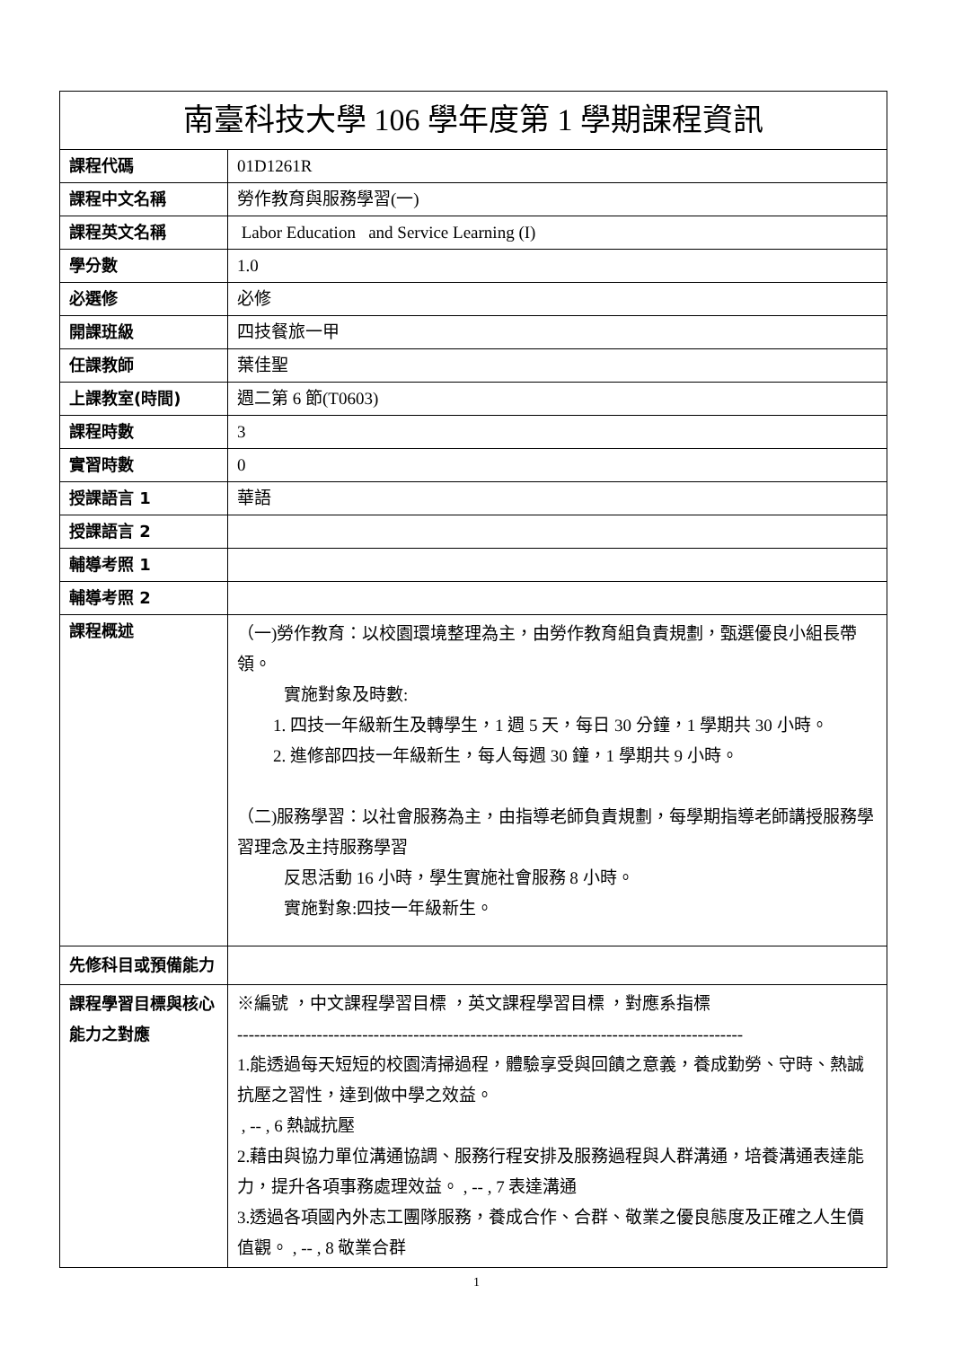| 南臺科技大學 106 學年度第 1 學期課程資訊 | |
| --- | --- |
| 課程代碼 | 01D1261R |
| 課程中文名稱 | 勞作教育與服務學習(一) |
| 課程英文名稱 | Labor Education and Service Learning (I) |
| 學分數 | 1.0 |
| 必選修 | 必修 |
| 開課班級 | 四技餐旅一甲 |
| 任課教師 | 葉佳聖 |
| 上課教室(時間) | 週二第 6 節(T0603) |
| 課程時數 | 3 |
| 實習時數 | 0 |
| 授課語言 1 | 華語 |
| 授課語言 2 | |
| 輔導考照 1 | |
| 輔導考照 2 | |
| 課程概述 | （一)勞作教育：以校園環境整理為主，由勞作教育組負責規劃，甄選優良小組長帶領。 實施對象及時數: 1. 四技一年級新生及轉學生，1 週 5 天，每日 30 分鐘，1 學期共 30 小時。 2. 進修部四技一年級新生，每人每週 30 鐘，1 學期共 9 小時。 （二)服務學習：以社會服務為主，由指導老師負責規劃，每學期指導老師講授服務學習理念及主持服務學習 反思活動 16 小時，學生實施社會服務 8 小時。 實施對象:四技一年級新生。 |
| 先修科目或預備能力 | |
| 課程學習目標與核心能力之對應 | ※編號 ，中文課程學習目標 ，英文課程學習目標 ，對應系指標 ----------------------------------------------------------------------------------------- 1.能透過每天短短的校園清掃過程，體驗享受與回饋之意義，養成勤勞、守時、熱誠抗壓之習性，達到做中學之效益。 , -- , 6 熱誠抗壓 2.藉由與協力單位溝通協調、服務行程安排及服務過程與人群溝通，培養溝通表達能力，提升各項事務處理效益。 , -- , 7 表達溝通 3.透過各項國內外志工團隊服務，養成合作、合群、敬業之優良態度及正確之人生價值觀。 , -- , 8 敬業合群 |
1